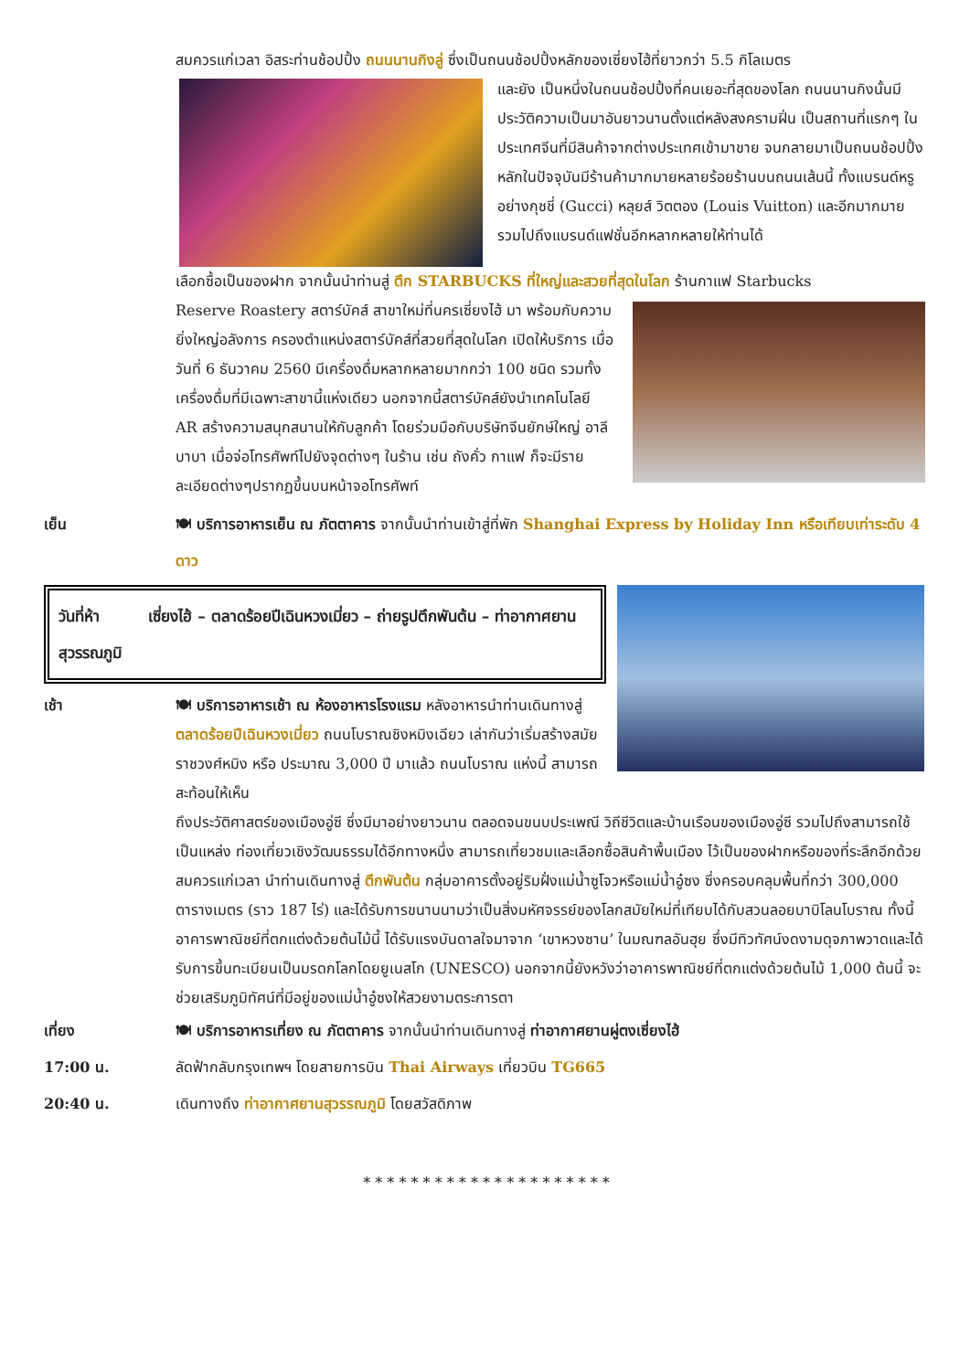สมควรแก่เวลา อิสระท่านช้อปปิ้ง ถนนนานกิงลู่ ซึ่งเป็นถนนช้อปปิ้งหลักของเซี่ยงไฮ้ที่ยาวกว่า 5.5 กิโลเมตร
และยัง เป็นหนึ่งในถนนช้อปปิ้งที่คนเยอะที่สุดของโลก ถนนนานกิงนั้นมีประวัติความเป็นมาอันยาวนานตั้งแต่หลังสงครามฝิ่น เป็นสถานที่แรกๆ ในประเทศจีนที่มีสินค้าจากต่างประเทศเข้ามาขาย จนกลายมาเป็นถนนช้อปปิ้งหลักในปัจจุบันมีร้านค้ามากมายหลายร้อยร้านบนถนนเส้นนี้ ทั้งแบรนด์หรูอย่างกุชชี่ (Gucci) หลุยส์ วิตตอง (Louis Vuitton) และอีกมากมาย รวมไปถึงแบรนด์แฟชั่นอีกหลากหลายให้ท่านได้
เลือกซื้อเป็นของฝาก จากนั้นนำท่านสู่ ตึก STARBUCKS ที่ใหญ่และสวยที่สุดในโลก ร้านกาแฟ Starbucks
Reserve Roastery สตาร์บัคส์ สาขาใหม่ที่นครเซี่ยงไฮ้ มา พร้อมกับความยิ่งใหญ่อลังการ ครองตำแหน่งสตาร์บัคส์ที่สวยที่สุดในโลก เปิดให้บริการ เมื่อวันที่ 6 ธันวาคม 2560 มีเครื่องดื่มหลากหลายมากกว่า 100 ชนิด รวมทั้งเครื่องดื่มที่มีเฉพาะสาขานี้แห่งเดียว นอกจากนี้สตาร์บัคส์ยังนำเทคโนโลยี AR สร้างความสนุกสนานให้กับลูกค้า โดยร่วมมือกับบริษัทจีนยักษ์ใหญ่ อาลีบาบา เมื่อจ่อโทรศัพท์ไปยังจุดต่างๆ ในร้าน เช่น ถังคั่ว กาแฟ ก็จะมีรายละเอียดต่างๆปรากฏขึ้นบนหน้าจอโทรศัพท์
เย็น 🍽 บริการอาหารเย็น ณ ภัตตาคาร จากนั้นนำท่านเข้าสู่ที่พัก Shanghai Express by Holiday Inn หรือเทียบเท่าระดับ 4 ดาว
วันที่ห้า เซี่ยงไฮ้ – ตลาดร้อยปีเฉินหวงเมี่ยว – ถ่ายรูปตึกพันต้น – ท่าอากาศยานสุวรรณภูมิ
เช้า 🍽 บริการอาหารเช้า ณ ห้องอาหารโรงแรม หลังอาหารนำท่านเดินทางสู่ ตลาดร้อยปีเฉินหวงเมี่ยว ถนนโบราณชิงหมิงเฉียว เล่ากันว่าเริ่มสร้างสมัยราชวงศ์หมิง หรือ ประมาณ 3,000 ปี มาแล้ว ถนนโบราณ แห่งนี้ สามารถ สะท้อนให้เห็น
ถึงประวัติศาสตร์ของเมืองอู่ซี ซึ่งมีมาอย่างยาวนาน ตลอดจนขนบประเพณี วิถีชีวิตและบ้านเรือนของเมืองอู่ซี รวมไปถึงสามารถใช้เป็นแหล่ง ท่องเที่ยวเชิงวัฒนธรรมได้อีกทางหนึ่ง สามารถเที่ยวชมและเลือกซื้อสินค้าพื้นเมือง ไว้เป็นของฝากหรือของที่ระลึกอีกด้วย สมควรแก่เวลา นำท่านเดินทางสู่ ตึกพันต้น กลุ่มอาคารตั้งอยู่ริมฝั่งแม่น้ำซูโจวหรือแม่น้ำอู๋ซง ซึ่งครอบคลุมพื้นที่กว่า 300,000 ตารางเมตร (ราว 187 ไร่) และได้รับการขนานนามว่าเป็นสิ่งมหัศจรรย์ของโลกสมัยใหม่ที่เทียบได้กับสวนลอยบาบิโลนโบราณ ทั้งนี้ อาคารพาณิชย์ที่ตกแต่งด้วยต้นไม้นี้ ได้รับแรงบันดาลใจมาจาก ‘เขาหวงซาน’ ในมณฑลอันฮุย ซึ่งมีทิวทัศน์งดงามดุจภาพวาดและได้รับการขึ้นทะเบียนเป็นมรดกโลกโดยยูเนสโก (UNESCO) นอกจากนี้ยังหวังว่าอาคารพาณิชย์ที่ตกแต่งด้วยต้นไม้ 1,000 ต้นนี้ จะช่วยเสริมภูมิทัศน์ที่มีอยู่ของแม่น้ำอู๋ซงให้สวยงามตระการตา
เที่ยง 🍽 บริการอาหารเที่ยง ณ ภัตตาคาร จากนั้นนำท่านเดินทางสู่ ท่าอากาศยานผู่ตงเซี่ยงไฮ้
17:00 น. ลัดฟ้ากลับกรุงเทพฯ โดยสายการบิน Thai Airways เที่ยวบิน TG665
20:40 น. เดินทางถึง ท่าอากาศยานสุวรรณภูมิ โดยสวัสดิภาพ
* * * * * * * * * * * * * * * * * * * * *